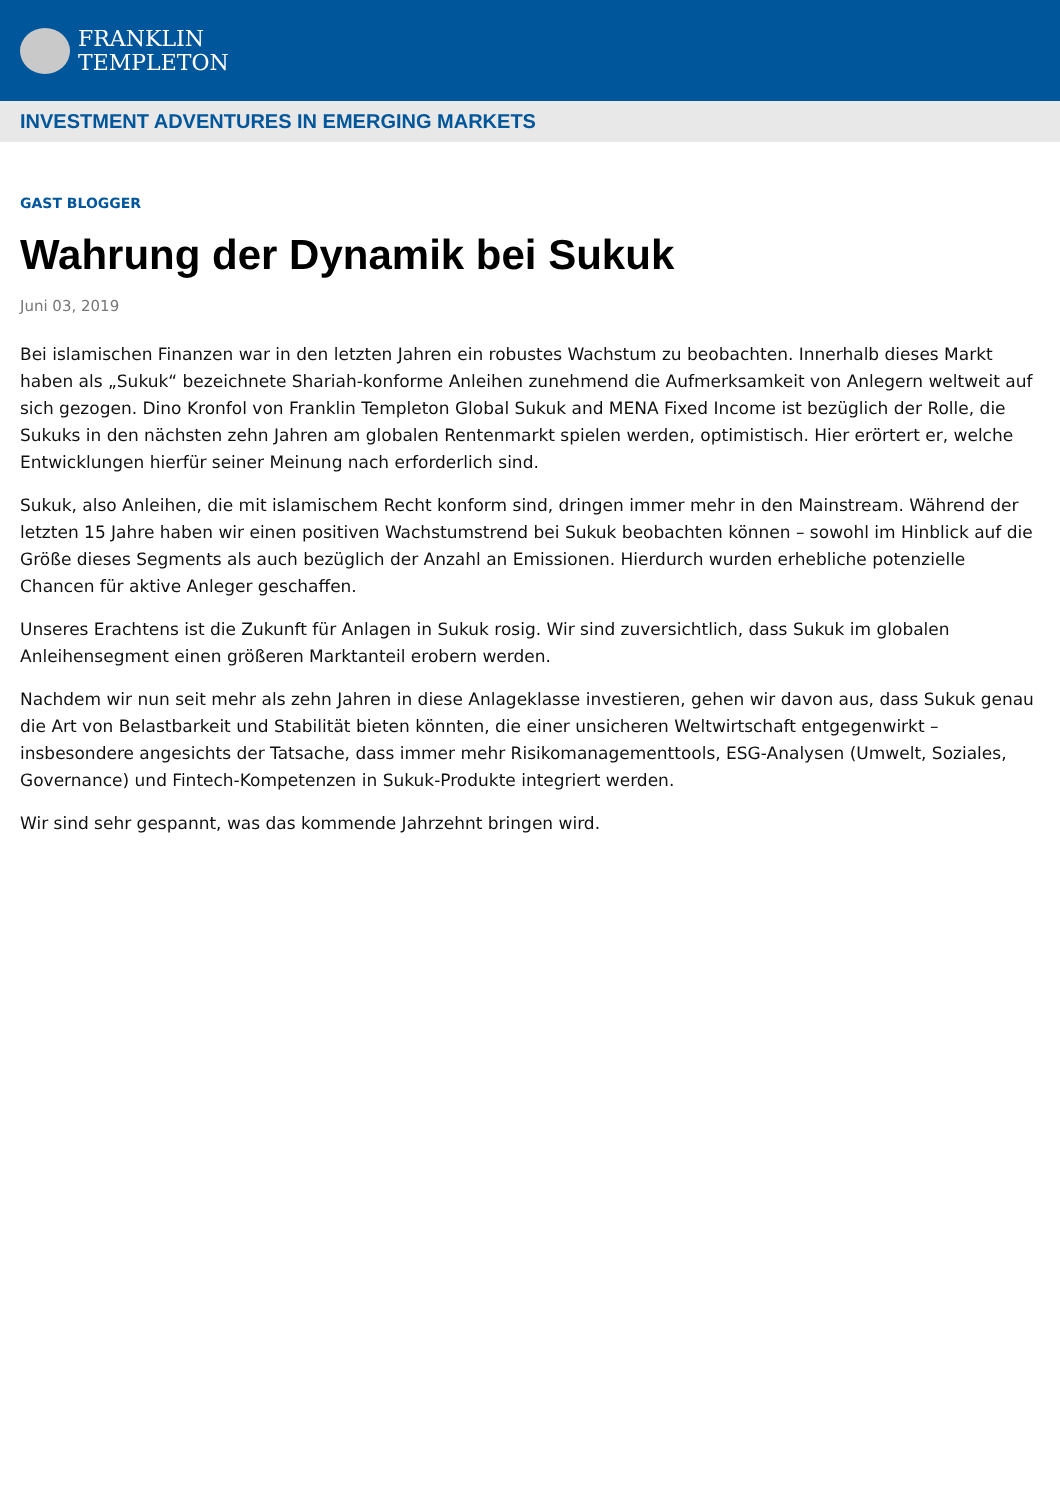FRANKLIN
TEMPLETON
INVESTMENT ADVENTURES IN EMERGING MARKETS
GAST BLOGGER
Wahrung der Dynamik bei Sukuk
Juni 03, 2019
Bei islamischen Finanzen war in den letzten Jahren ein robustes Wachstum zu beobachten. Innerhalb dieses Markt haben als „Sukuk“ bezeichnete Shariah-konforme Anleihen zunehmend die Aufmerksamkeit von Anlegern weltweit auf sich gezogen. Dino Kronfol von Franklin Templeton Global Sukuk and MENA Fixed Income ist bezüglich der Rolle, die Sukuks in den nächsten zehn Jahren am globalen Rentenmarkt spielen werden, optimistisch. Hier erörtert er, welche Entwicklungen hierfür seiner Meinung nach erforderlich sind.
Sukuk, also Anleihen, die mit islamischem Recht konform sind, dringen immer mehr in den Mainstream. Während der letzten 15 Jahre haben wir einen positiven Wachstumstrend bei Sukuk beobachten können – sowohl im Hinblick auf die Größe dieses Segments als auch bezüglich der Anzahl an Emissionen. Hierdurch wurden erhebliche potenzielle Chancen für aktive Anleger geschaffen.
Unseres Erachtens ist die Zukunft für Anlagen in Sukuk rosig. Wir sind zuversichtlich, dass Sukuk im globalen Anleihensegment einen größeren Marktanteil erobern werden.
Nachdem wir nun seit mehr als zehn Jahren in diese Anlageklasse investieren, gehen wir davon aus, dass Sukuk genau die Art von Belastbarkeit und Stabilität bieten könnten, die einer unsicheren Weltwirtschaft entgegenwirkt – insbesondere angesichts der Tatsache, dass immer mehr Risikomanagementtools, ESG-Analysen (Umwelt, Soziales, Governance) und Fintech-Kompetenzen in Sukuk-Produkte integriert werden.
Wir sind sehr gespannt, was das kommende Jahrzehnt bringen wird.